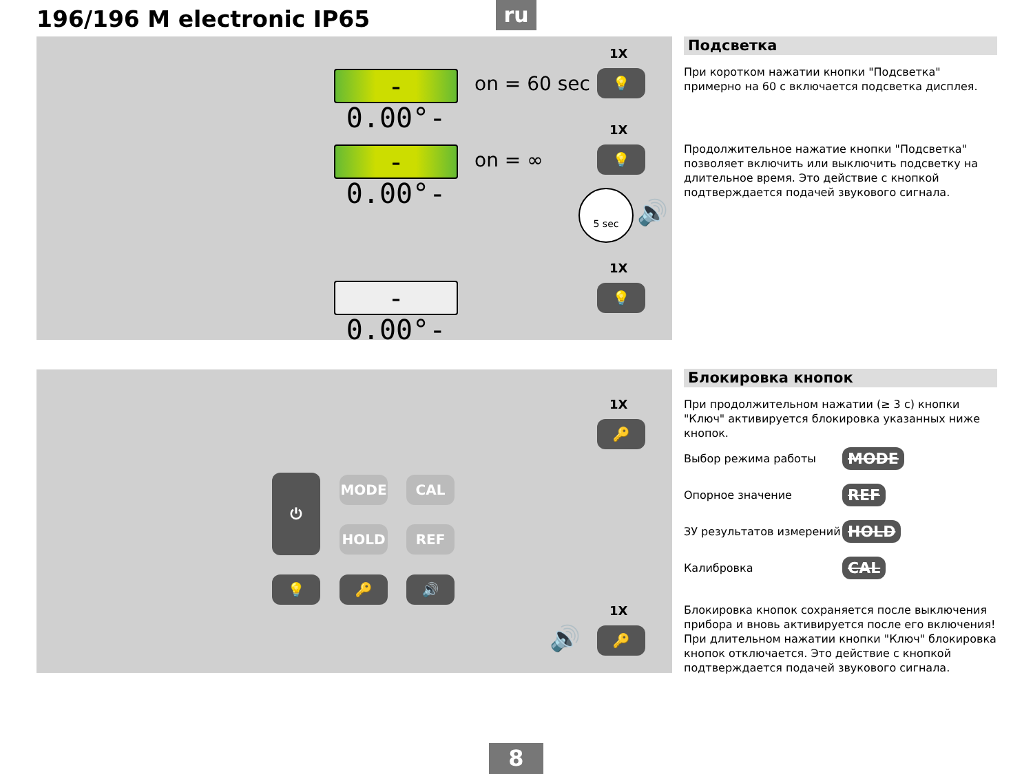196/196 M electronic IP65 ru
1X
- 0.00°-
on = 60 sec 💡
1X
- 0.00°-
on = ∞ 💡
5 sec
🔊
1X
- 0.00°-
💡
Подсветка
При коротком нажатии кнопки "Подсветка" примерно на 60 с включается подсветка дисплея.
Продолжительное нажатие кнопки "Подсветка" позволяет включить или выключить подсветку на длительное время. Это действие с кнопкой подтверждается подачей звукового сигнала.
1X
🔑
⏻ MODE CAL
HOLD REF
💡 🔑 🔊
1X
🔊 🔑
Блокировка кнопок
При продолжительном нажатии (≥ 3 с) кнопки "Ключ" активируется блокировка указанных ниже кнопок.
Выбор режима работы MODE
Опорное значение REF
ЗУ результатов измерений HOLD
Калибровка CAL
Блокировка кнопок сохраняется после выключения прибора и вновь активируется после его включения! При длительном нажатии кнопки "Ключ" блокировка кнопок отключается. Это действие с кнопкой подтверждается подачей звукового сигнала.
8